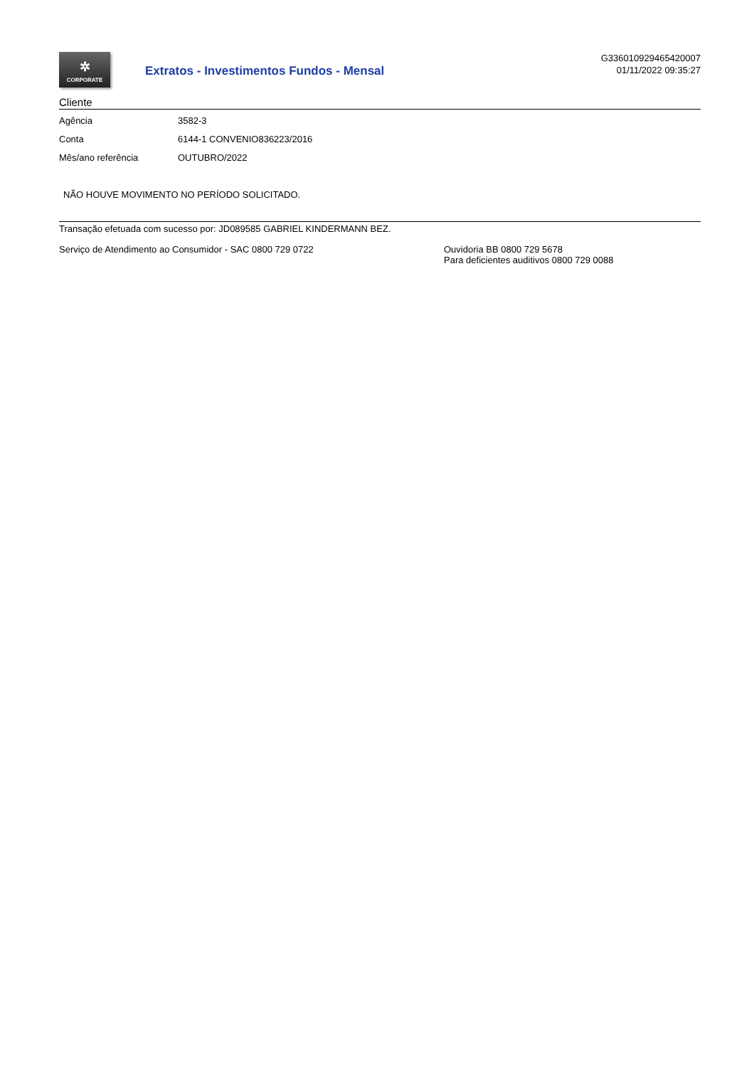✲
CORPORATE
Extratos - Investimentos Fundos - Mensal
G336010929465420007
01/11/2022 09:35:27
Cliente
| Agência | 3582-3 |
| Conta | 6144-1 CONVENIO836223/2016 |
| Mês/ano referência | OUTUBRO/2022 |
NÃO HOUVE MOVIMENTO NO PERÍODO SOLICITADO.
Transação efetuada com sucesso por: JD089585 GABRIEL KINDERMANN BEZ.
Serviço de Atendimento ao Consumidor - SAC 0800 729 0722 Ouvidoria BB 0800 729 5678
Para deficientes auditivos 0800 729 0088